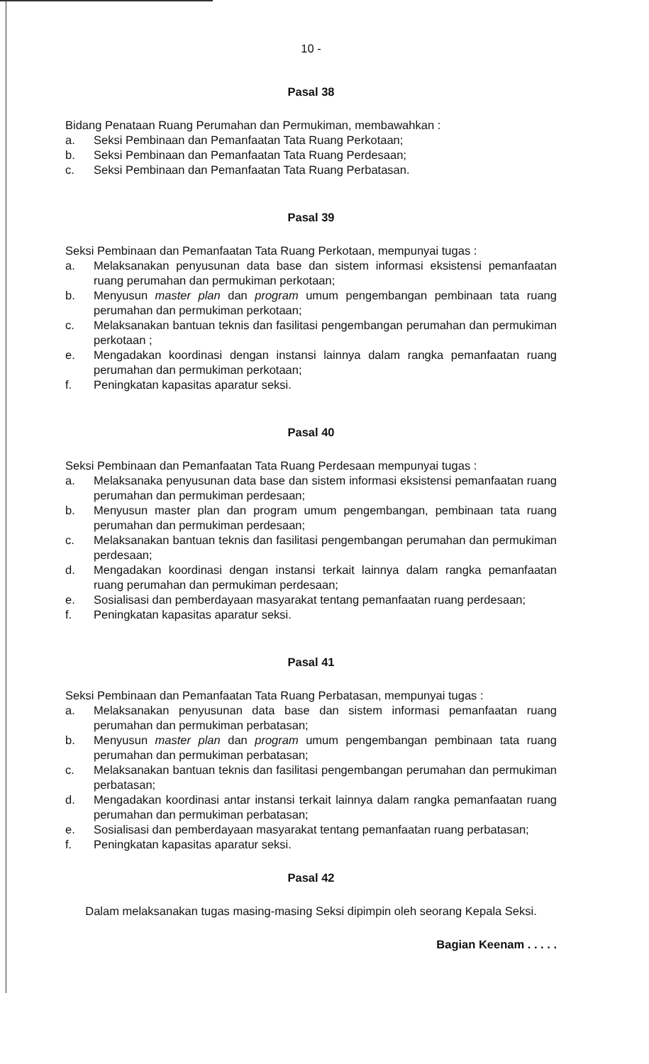10 -
Pasal 38
Bidang Penataan Ruang Perumahan dan Permukiman, membawahkan :
a. Seksi Pembinaan dan Pemanfaatan Tata Ruang Perkotaan;
b. Seksi Pembinaan dan Pemanfaatan Tata Ruang Perdesaan;
c. Seksi Pembinaan dan Pemanfaatan Tata Ruang Perbatasan.
Pasal 39
Seksi Pembinaan dan Pemanfaatan Tata Ruang Perkotaan, mempunyai tugas :
a. Melaksanakan penyusunan data base dan sistem informasi eksistensi pemanfaatan ruang perumahan dan permukiman perkotaan;
b. Menyusun master plan dan program umum pengembangan pembinaan tata ruang perumahan dan permukiman perkotaan;
c. Melaksanakan bantuan teknis dan fasilitasi pengembangan perumahan dan permukiman perkotaan ;
e. Mengadakan koordinasi dengan instansi lainnya dalam rangka pemanfaatan ruang perumahan dan permukiman perkotaan;
f. Peningkatan kapasitas aparatur seksi.
Pasal 40
Seksi Pembinaan dan Pemanfaatan Tata Ruang Perdesaan mempunyai tugas :
a. Melaksanaka penyusunan data base dan sistem informasi eksistensi pemanfaatan ruang perumahan dan permukiman perdesaan;
b. Menyusun master plan dan program umum pengembangan, pembinaan tata ruang perumahan dan permukiman perdesaan;
c. Melaksanakan bantuan teknis dan fasilitasi pengembangan perumahan dan permukiman perdesaan;
d. Mengadakan koordinasi dengan instansi terkait lainnya dalam rangka pemanfaatan ruang perumahan dan permukiman perdesaan;
e. Sosialisasi dan pemberdayaan masyarakat tentang pemanfaatan ruang perdesaan;
f. Peningkatan kapasitas aparatur seksi.
Pasal 41
Seksi Pembinaan dan Pemanfaatan Tata Ruang Perbatasan, mempunyai tugas :
a. Melaksanakan penyusunan data base dan sistem informasi pemanfaatan ruang perumahan dan permukiman perbatasan;
b. Menyusun master plan dan program umum pengembangan pembinaan tata ruang perumahan dan permukiman perbatasan;
c. Melaksanakan bantuan teknis dan fasilitasi pengembangan perumahan dan permukiman perbatasan;
d. Mengadakan koordinasi antar instansi terkait lainnya dalam rangka pemanfaatan ruang perumahan dan permukiman perbatasan;
e. Sosialisasi dan pemberdayaan masyarakat tentang pemanfaatan ruang perbatasan;
f. Peningkatan kapasitas aparatur seksi.
Pasal 42
Dalam melaksanakan tugas masing-masing Seksi dipimpin oleh seorang Kepala Seksi.
Bagian Keenam . . . . .